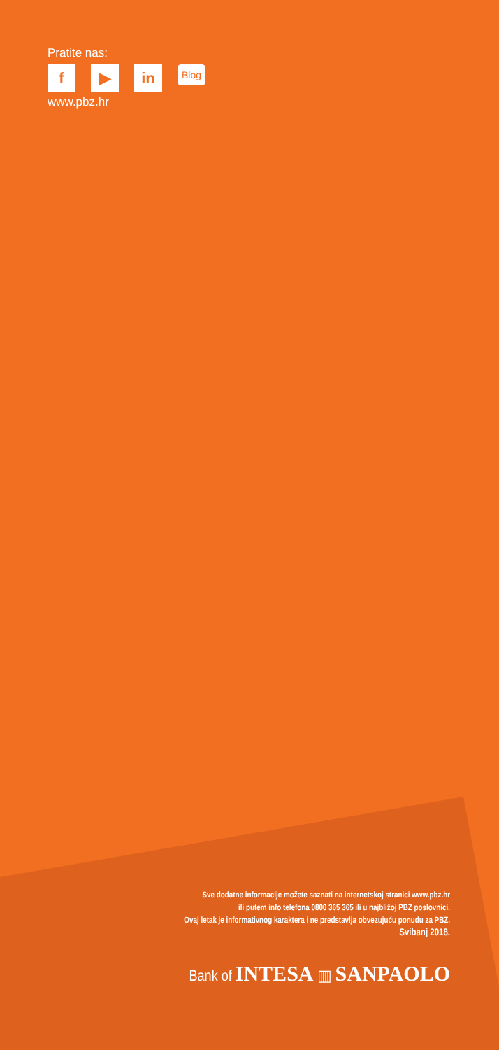Pratite nas:
f ▶ in
Blog
www.pbz.hr
Sve dodatne informacije možete saznati na internetskoj stranici www.pbz.hr
ili putem info telefona 0800 365 365 ili u najbližoj PBZ poslovnici.
Ovaj letak je informativnog karaktera i ne predstavlja obvezujuću ponudu za PBZ.
Svibanj 2018.
Bank of INTESA ▥ SANPAOLO